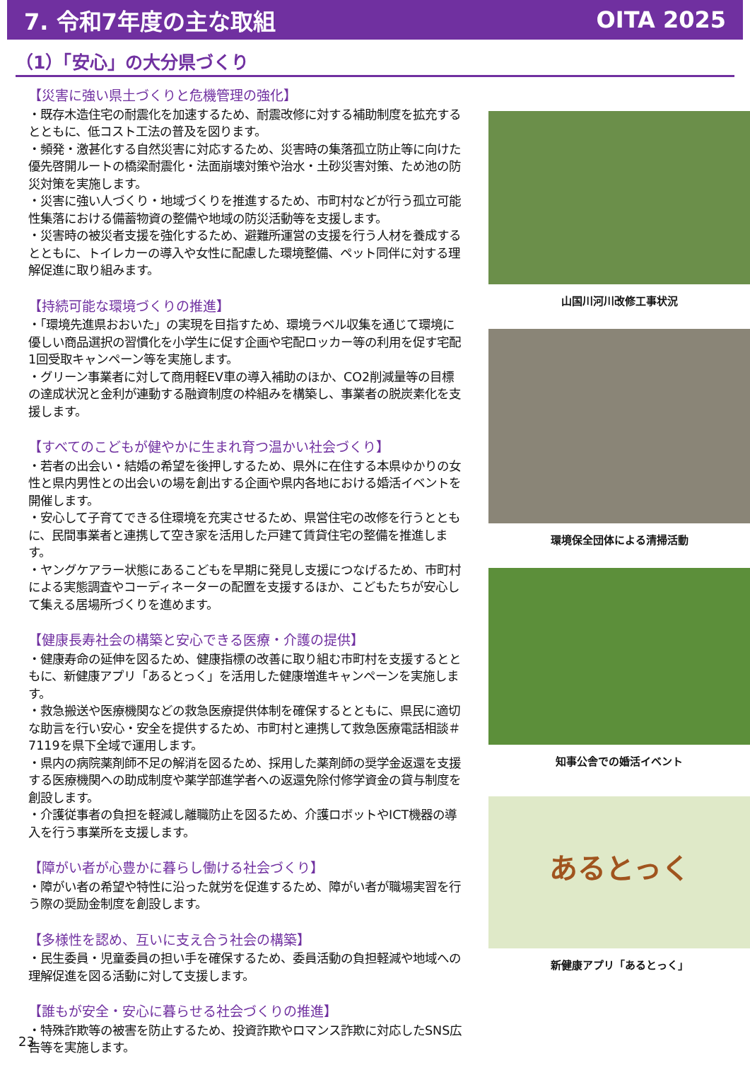7. 令和7年度の主な取組 OITA 2025
（1）「安心」の大分県づくり
【災害に強い県土づくりと危機管理の強化】
・既存木造住宅の耐震化を加速するため、耐震改修に対する補助制度を拡充するとともに、低コスト工法の普及を図ります。
・頻発・激甚化する自然災害に対応するため、災害時の集落孤立防止等に向けた優先啓開ルートの橋梁耐震化・法面崩壊対策や治水・土砂災害対策、ため池の防災対策を実施します。
・災害に強い人づくり・地域づくりを推進するため、市町村などが行う孤立可能性集落における備蓄物資の整備や地域の防災活動等を支援します。
・災害時の被災者支援を強化するため、避難所運営の支援を行う人材を養成するとともに、トイレカーの導入や女性に配慮した環境整備、ペット同伴に対する理解促進に取り組みます。
【持続可能な環境づくりの推進】
・「環境先進県おおいた」の実現を目指すため、環境ラベル収集を通じて環境に優しい商品選択の習慣化を小学生に促す企画や宅配ロッカー等の利用を促す宅配1回受取キャンペーン等を実施します。
・グリーン事業者に対して商用軽EV車の導入補助のほか、CO2削減量等の目標の達成状況と金利が連動する融資制度の枠組みを構築し、事業者の脱炭素化を支援します。
【すべてのこどもが健やかに生まれ育つ温かい社会づくり】
・若者の出会い・結婚の希望を後押しするため、県外に在住する本県ゆかりの女性と県内男性との出会いの場を創出する企画や県内各地における婚活イベントを開催します。
・安心して子育てできる住環境を充実させるため、県営住宅の改修を行うとともに、民間事業者と連携して空き家を活用した戸建て賃貸住宅の整備を推進します。
・ヤングケアラー状態にあるこどもを早期に発見し支援につなげるため、市町村による実態調査やコーディネーターの配置を支援するほか、こどもたちが安心して集える居場所づくりを進めます。
【健康長寿社会の構築と安心できる医療・介護の提供】
・健康寿命の延伸を図るため、健康指標の改善に取り組む市町村を支援するとともに、新健康アプリ「あるとっく」を活用した健康増進キャンペーンを実施します。
・救急搬送や医療機関などの救急医療提供体制を確保するとともに、県民に適切な助言を行い安心・安全を提供するため、市町村と連携して救急医療電話相談＃7119を県下全域で運用します。
・県内の病院薬剤師不足の解消を図るため、採用した薬剤師の奨学金返還を支援する医療機関への助成制度や薬学部進学者への返還免除付修学資金の貸与制度を創設します。
・介護従事者の負担を軽減し離職防止を図るため、介護ロボットやICT機器の導入を行う事業所を支援します。
【障がい者が心豊かに暮らし働ける社会づくり】
・障がい者の希望や特性に沿った就労を促進するため、障がい者が職場実習を行う際の奨励金制度を創設します。
【多様性を認め、互いに支え合う社会の構築】
・民生委員・児童委員の担い手を確保するため、委員活動の負担軽減や地域への理解促進を図る活動に対して支援します。
【誰もが安全・安心に暮らせる社会づくりの推進】
・特殊詐欺等の被害を防止するため、投資詐欺やロマンス詐欺に対応したSNS広告等を実施します。
山国川河川改修工事状況
環境保全団体による清掃活動
知事公舎での婚活イベント
あるとっく
新健康アプリ「あるとっく」
23